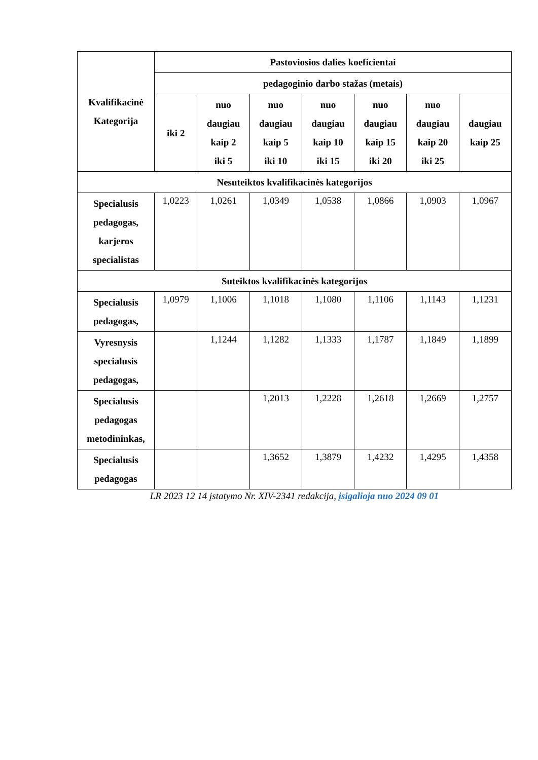| Kvalifikacinė Kategorija | Pastoviosios dalies koeficientai | | | | | | |
| --- | --- | --- | --- | --- | --- | --- | --- |
| | pedagoginio darbo stažas (metais) | | | | | | |
| | iki 2 | nuo daugiau kaip 2 iki 5 | nuo daugiau kaip 5 iki 10 | nuo daugiau kaip 10 iki 15 | nuo daugiau kaip 15 iki 20 | nuo daugiau kaip 20 iki 25 | daugiau kaip 25 |
| Nesuteiktos kvalifikacinės kategorijos | | | | | | | |
| Specialusis pedagogas, karjeros specialistas | 1,0223 | 1,0261 | 1,0349 | 1,0538 | 1,0866 | 1,0903 | 1,0967 |
| Suteiktos kvalifikacinės kategorijos | | | | | | | |
| Specialusis pedagogas, | 1,0979 | 1,1006 | 1,1018 | 1,1080 | 1,1106 | 1,1143 | 1,1231 |
| Vyresnysis specialusis pedagogas, | | 1,1244 | 1,1282 | 1,1333 | 1,1787 | 1,1849 | 1,1899 |
| Specialusis pedagogas metodininkas, | | | 1,2013 | 1,2228 | 1,2618 | 1,2669 | 1,2757 |
| Specialusis pedagogas | | | 1,3652 | 1,3879 | 1,4232 | 1,4295 | 1,4358 |
LR 2023 12 14 įstatymo Nr. XIV-2341 redakcija, įsigalioja nuo 2024 09 01